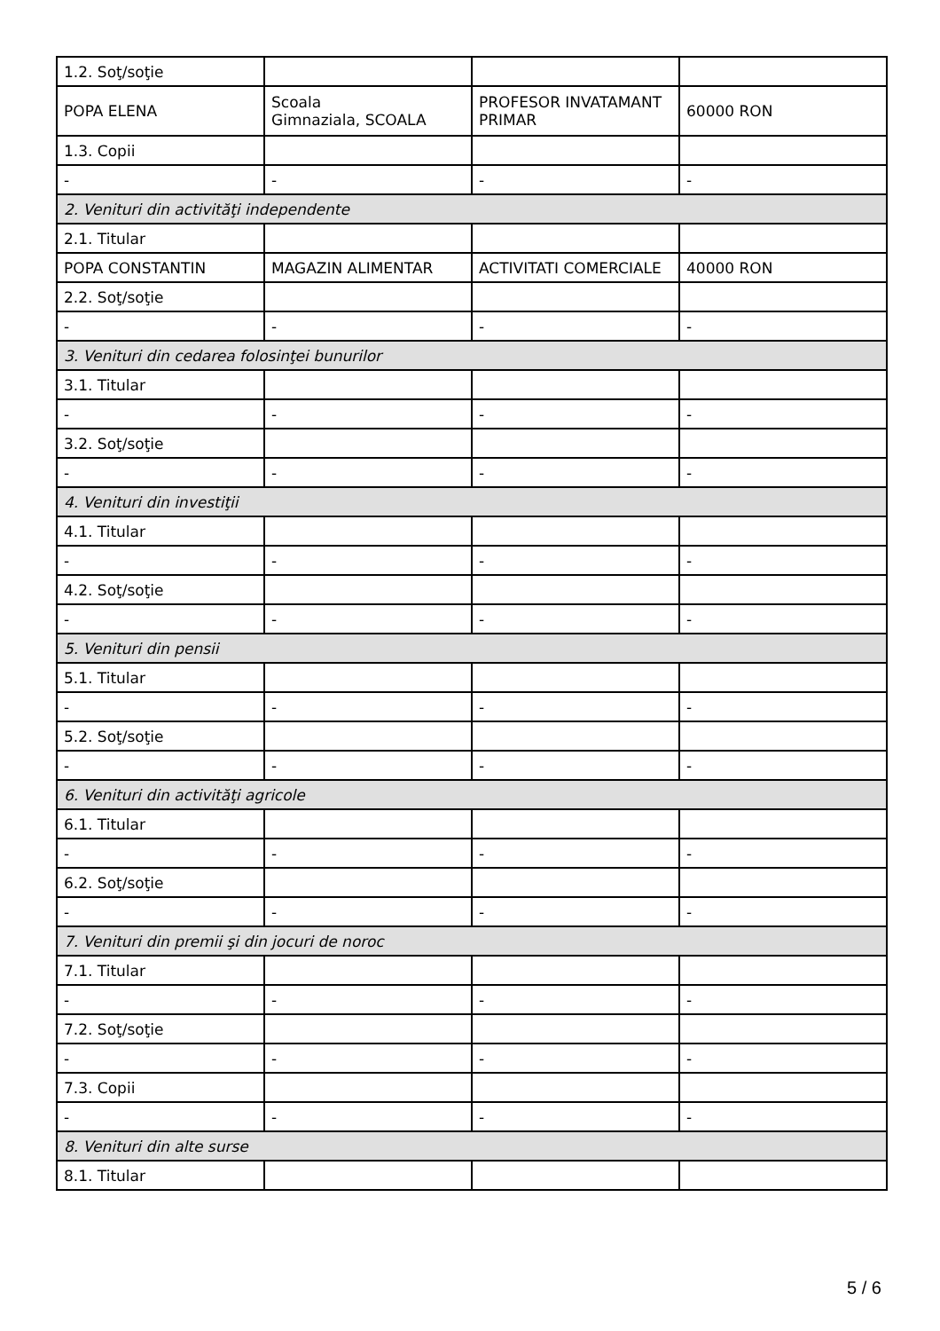| 1.2. Soţ/soţie | | | |
| POPA ELENA | Scoala Gimnaziala, SCOALA | PROFESOR INVATAMANT PRIMAR | 60000 RON |
| 1.3. Copii | | | |
| - | - | - | - |
| 2. Venituri din activităţi independente | | | |
| 2.1. Titular | | | |
| POPA CONSTANTIN | MAGAZIN ALIMENTAR | ACTIVITATI COMERCIALE | 40000 RON |
| 2.2. Soţ/soţie | | | |
| - | - | - | - |
| 3. Venituri din cedarea folosinţei bunurilor | | | |
| 3.1. Titular | | | |
| - | - | - | - |
| 3.2. Soţ/soţie | | | |
| - | - | - | - |
| 4. Venituri din investiţii | | | |
| 4.1. Titular | | | |
| - | - | - | - |
| 4.2. Soţ/soţie | | | |
| - | - | - | - |
| 5. Venituri din pensii | | | |
| 5.1. Titular | | | |
| - | - | - | - |
| 5.2. Soţ/soţie | | | |
| - | - | - | - |
| 6. Venituri din activităţi agricole | | | |
| 6.1. Titular | | | |
| - | - | - | - |
| 6.2. Soţ/soţie | | | |
| - | - | - | - |
| 7. Venituri din premii şi din jocuri de noroc | | | |
| 7.1. Titular | | | |
| - | - | - | - |
| 7.2. Soţ/soţie | | | |
| - | - | - | - |
| 7.3. Copii | | | |
| - | - | - | - |
| 8. Venituri din alte surse | | | |
| 8.1. Titular | | | |
5 / 6